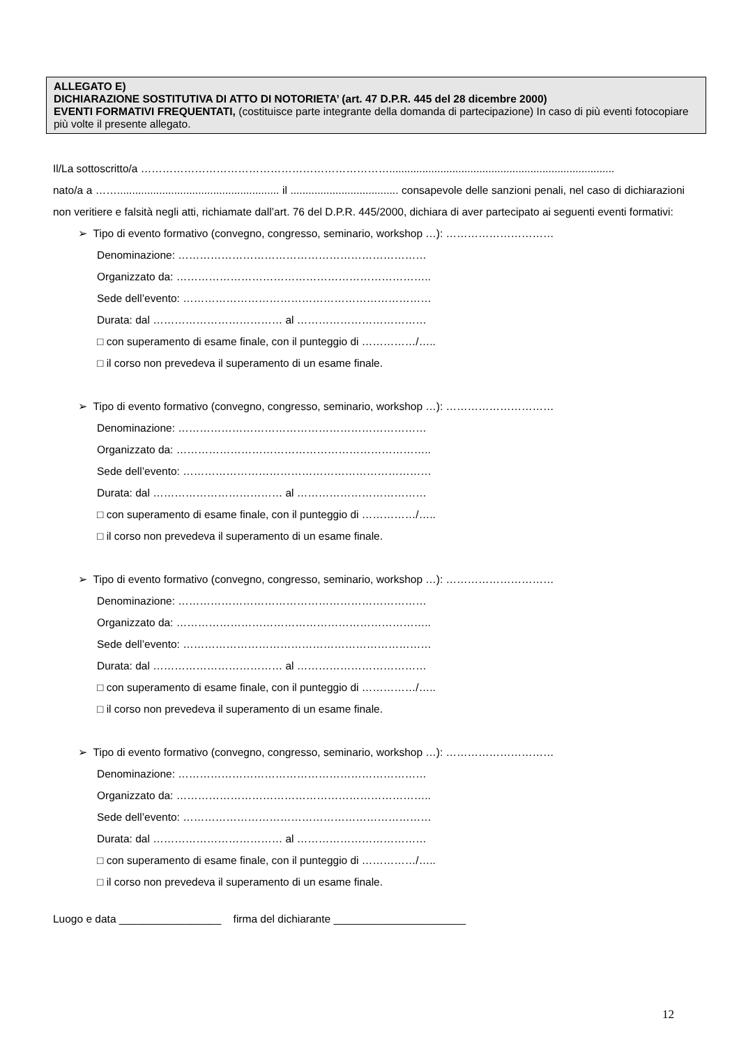ALLEGATO E)
DICHIARAZIONE SOSTITUTIVA DI ATTO DI NOTORIETA’ (art. 47 D.P.R. 445 del 28 dicembre 2000)
EVENTI FORMATIVI FREQUENTATI, (costituisce parte integrante della domanda di partecipazione) In caso di più eventi fotocopiare più volte il presente allegato.
Il/La sottoscritto/a ……………………………………………………………...........................................................................
nato/a a ……...................................................... il .................................... consapevole delle sanzioni penali, nel caso di dichiarazioni non veritiere e falsità negli atti, richiamate dall’art. 76 del D.P.R. 445/2000, dichiara di aver partecipato ai seguenti eventi formativi:
➢ Tipo di evento formativo (convegno, congresso, seminario, workshop …): …………………………
Denominazione: ……………………………………………………………
Organizzato da: ……………………………………………………………..
Sede dell’evento: ……………………………………………………………
Durata: dal ……………………………… al ………………………………
□ con superamento di esame finale, con il punteggio di ……………/…..
□ il corso non prevedeva il superamento di un esame finale.
➢ Tipo di evento formativo (convegno, congresso, seminario, workshop …): …………………………
Denominazione: ……………………………………………………………
Organizzato da: ……………………………………………………………..
Sede dell’evento: ……………………………………………………………
Durata: dal ……………………………… al ………………………………
□ con superamento di esame finale, con il punteggio di ……………/…..
□ il corso non prevedeva il superamento di un esame finale.
➢ Tipo di evento formativo (convegno, congresso, seminario, workshop …): …………………………
Denominazione: ……………………………………………………………
Organizzato da: ……………………………………………………………..
Sede dell’evento: ……………………………………………………………
Durata: dal ……………………………… al ………………………………
□ con superamento di esame finale, con il punteggio di ……………/…..
□ il corso non prevedeva il superamento di un esame finale.
➢ Tipo di evento formativo (convegno, congresso, seminario, workshop …): …………………………
Denominazione: ……………………………………………………………
Organizzato da: ……………………………………………………………..
Sede dell’evento: ……………………………………………………………
Durata: dal ……………………………… al ………………………………
□ con superamento di esame finale, con il punteggio di ……………/…..
□ il corso non prevedeva il superamento di un esame finale.
Luogo e data _________________ firma del dichiarante ______________________
12